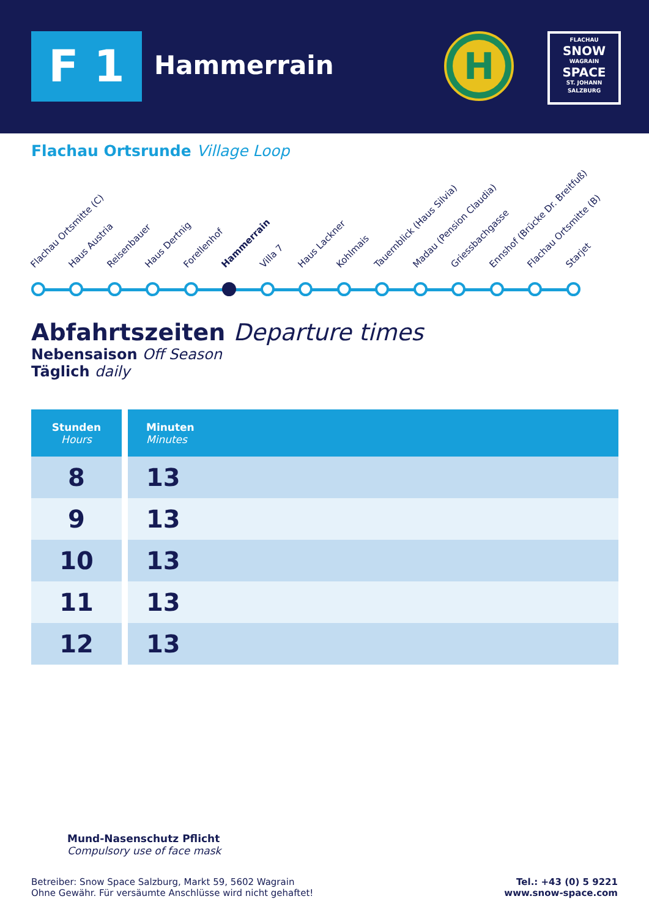F 1 Hammerrain
H
FLACHAU
SNOW
WAGRAIN
SPACE
ST. JOHANN
SALZBURG
Flachau Ortsrunde Village Loop
Flachau Ortsmitte (C) Haus Austria Reisenbauer Haus Dertnig Forellenhof Hammerrain Villa 7 Haus Lackner Kohlmais Tauernblick (Haus Silvia) Madau (Pension Claudia) Griessbachgasse Ennshof (Brücke Dr. Breitfuß) Flachau Ortsmitte (B) Starjet
Abfahrtszeiten Departure times
Nebensaison Off Season
Täglich daily
| Stunden Hours | Minuten Minutes |
| --- | --- |
| 8 | 13 |
| 9 | 13 |
| 10 | 13 |
| 11 | 13 |
| 12 | 13 |
Mund-Nasenschutz Pflicht
Compulsory use of face mask
Betreiber: Snow Space Salzburg, Markt 59, 5602 Wagrain
Ohne Gewähr. Für versäumte Anschlüsse wird nicht gehaftet!
Tel.: +43 (0) 5 9221
www.snow-space.com